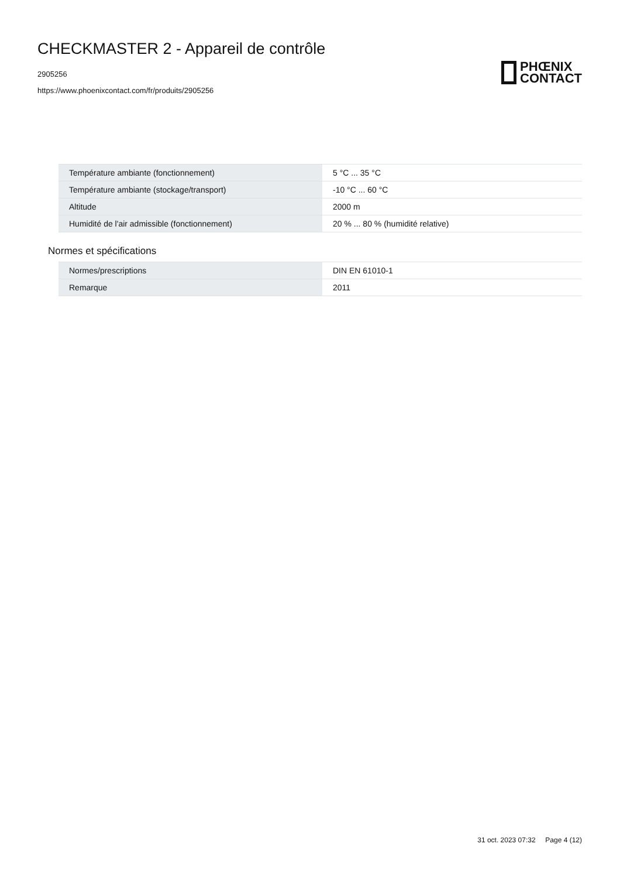CHECKMASTER 2 - Appareil de contrôle
2905256
https://www.phoenixcontact.com/fr/produits/2905256
PHŒNIX
CONTACT
| Température ambiante (fonctionnement) | 5 °C ... 35 °C |
| Température ambiante (stockage/transport) | -10 °C ... 60 °C |
| Altitude | 2000 m |
| Humidité de l'air admissible (fonctionnement) | 20 % ... 80 % (humidité relative) |
Normes et spécifications
| Normes/prescriptions | DIN EN 61010-1 |
| Remarque | 2011 |
31 oct. 2023 07:32 Page 4 (12)